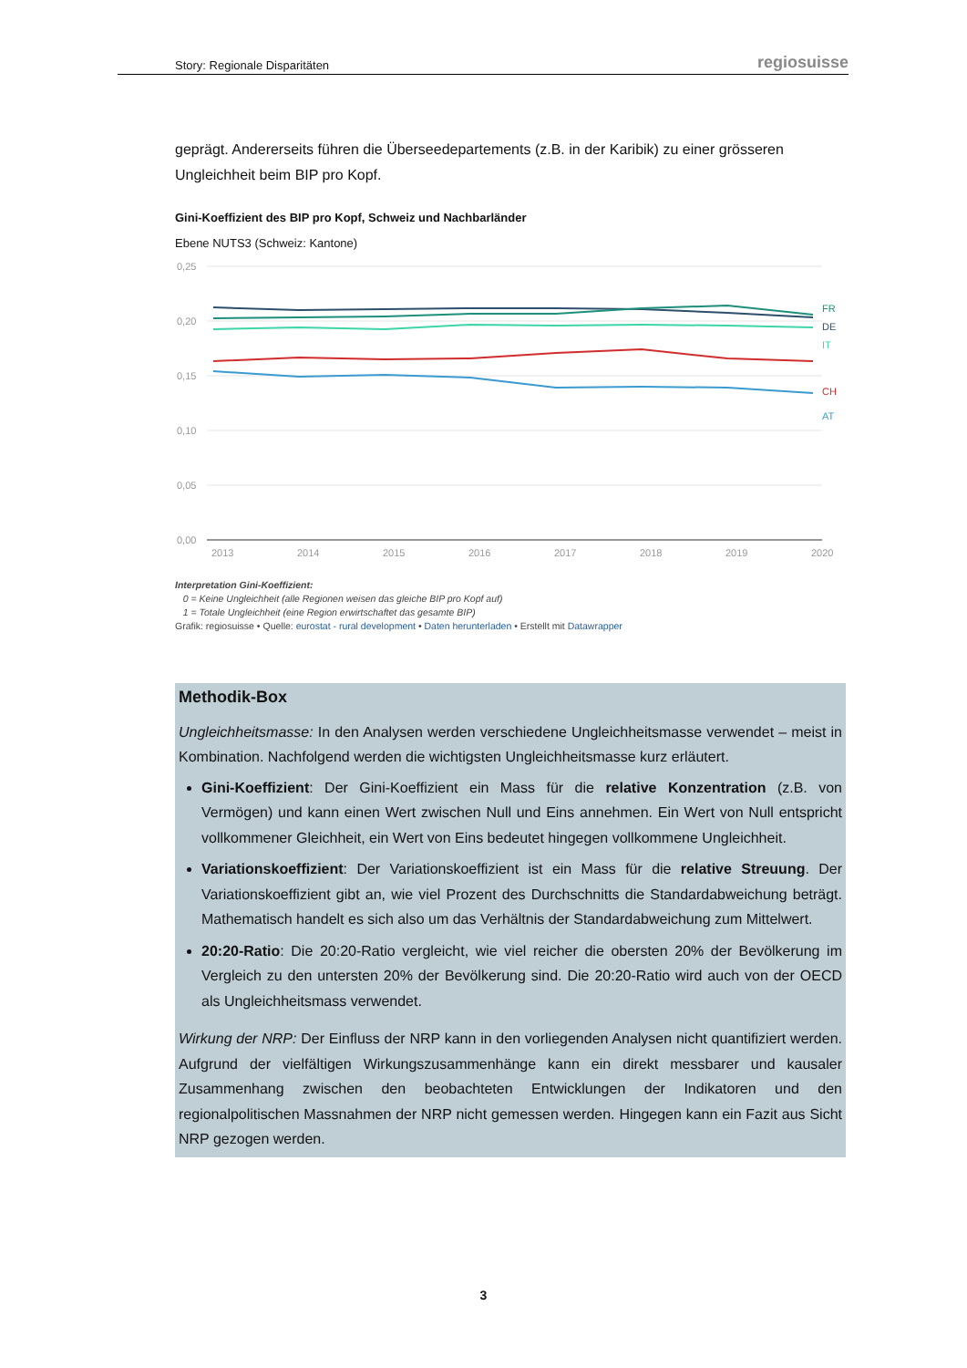Story: Regionale Disparitäten regiosuisse
geprägt. Andererseits führen die Überseedepartements (z.B. in der Karibik) zu einer grösseren Ungleichheit beim BIP pro Kopf.
Gini-Koeffizient des BIP pro Kopf, Schweiz und Nachbarländer
Ebene NUTS3 (Schweiz: Kantone)
0,25
0,20
0,15
0,10
0,05
0,00
2013
2014
2015
2016
2017
2018
2019
2020
FR
DE
IT
CH
AT
Interpretation Gini-Koeffizient:
0 = Keine Ungleichheit (alle Regionen weisen das gleiche BIP pro Kopf auf)
1 = Totale Ungleichheit (eine Region erwirtschaftet das gesamte BIP)
Grafik: regiosuisse • Quelle: eurostat - rural development • Daten herunterladen • Erstellt mit Datawrapper
Methodik-Box
Ungleichheitsmasse: In den Analysen werden verschiedene Ungleichheitsmasse verwendet – meist in Kombination. Nachfolgend werden die wichtigsten Ungleichheitsmasse kurz erläutert.
Gini-Koeffizient: Der Gini-Koeffizient ein Mass für die relative Konzentration (z.B. von Vermögen) und kann einen Wert zwischen Null und Eins annehmen. Ein Wert von Null entspricht vollkommener Gleichheit, ein Wert von Eins bedeutet hingegen vollkommene Ungleichheit.
Variationskoeffizient: Der Variationskoeffizient ist ein Mass für die relative Streuung. Der Variationskoeffizient gibt an, wie viel Prozent des Durchschnitts die Standardabweichung beträgt. Mathematisch handelt es sich also um das Verhältnis der Standardabweichung zum Mittelwert.
20:20-Ratio: Die 20:20-Ratio vergleicht, wie viel reicher die obersten 20% der Bevölkerung im Vergleich zu den untersten 20% der Bevölkerung sind. Die 20:20-Ratio wird auch von der OECD als Ungleichheitsmass verwendet.
Wirkung der NRP: Der Einfluss der NRP kann in den vorliegenden Analysen nicht quantifiziert werden. Aufgrund der vielfältigen Wirkungszusammenhänge kann ein direkt messbarer und kausaler Zusammenhang zwischen den beobachteten Entwicklungen der Indikatoren und den regionalpolitischen Massnahmen der NRP nicht gemessen werden. Hingegen kann ein Fazit aus Sicht NRP gezogen werden.
3